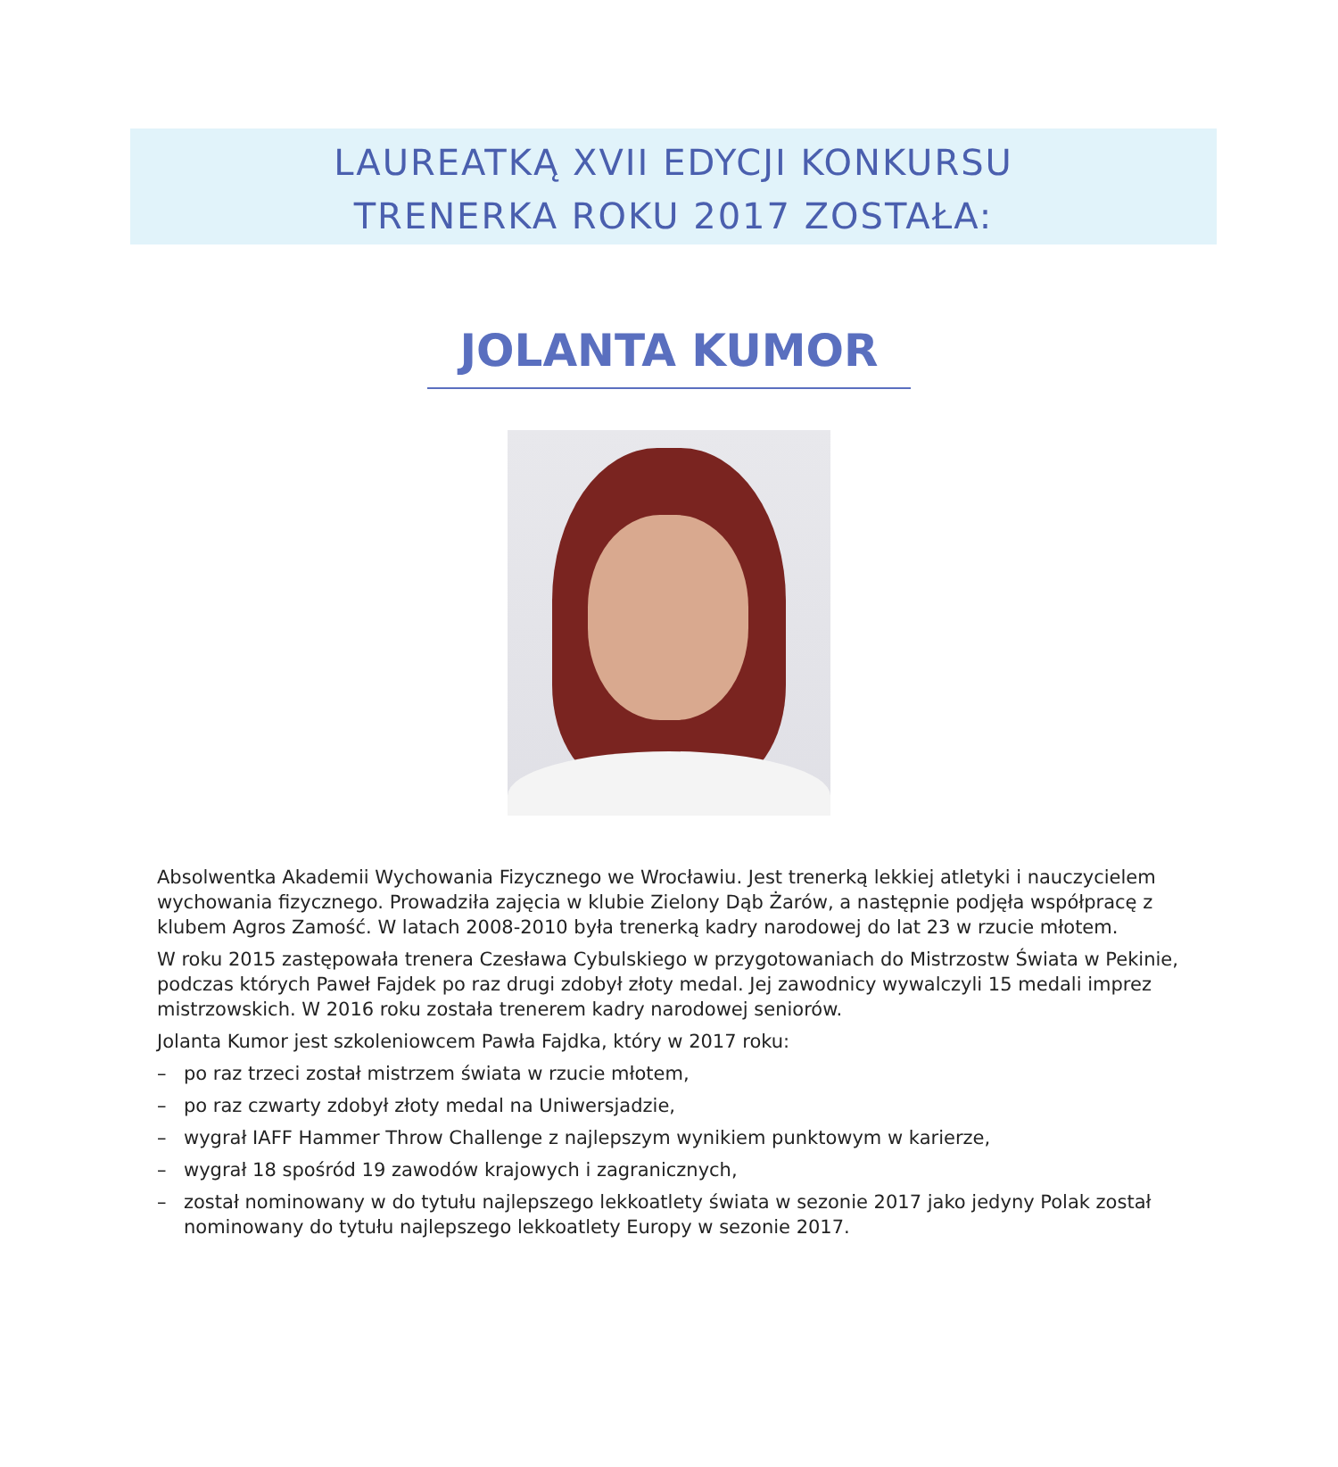LAUREATKĄ XVII EDYCJI KONKURSU
TRENERKA ROKU 2017 ZOSTAŁA:
JOLANTA KUMOR
Absolwentka Akademii Wychowania Fizycznego we Wrocławiu. Jest trenerką lekkiej atletyki i nauczycielem wychowania fizycznego. Prowadziła zajęcia w klubie Zielony Dąb Żarów, a następnie podjęła współpracę z klubem Agros Zamość. W latach 2008-2010 była trenerką kadry narodowej do lat 23 w rzucie młotem.
W roku 2015 zastępowała trenera Czesława Cybulskiego w przygotowaniach do Mistrzostw Świata w Pekinie, podczas których Paweł Fajdek po raz drugi zdobył złoty medal. Jej zawodnicy wywalczyli 15 medali imprez mistrzowskich. W 2016 roku została trenerem kadry narodowej seniorów.
Jolanta Kumor jest szkoleniowcem Pawła Fajdka, który w 2017 roku:
– po raz trzeci został mistrzem świata w rzucie młotem,
– po raz czwarty zdobył złoty medal na Uniwersjadzie,
– wygrał IAFF Hammer Throw Challenge z najlepszym wynikiem punktowym w karierze,
– wygrał 18 spośród 19 zawodów krajowych i zagranicznych,
– został nominowany w do tytułu najlepszego lekkoatlety świata w sezonie 2017 jako jedyny Polak został nominowany do tytułu najlepszego lekkoatlety Europy w sezonie 2017.